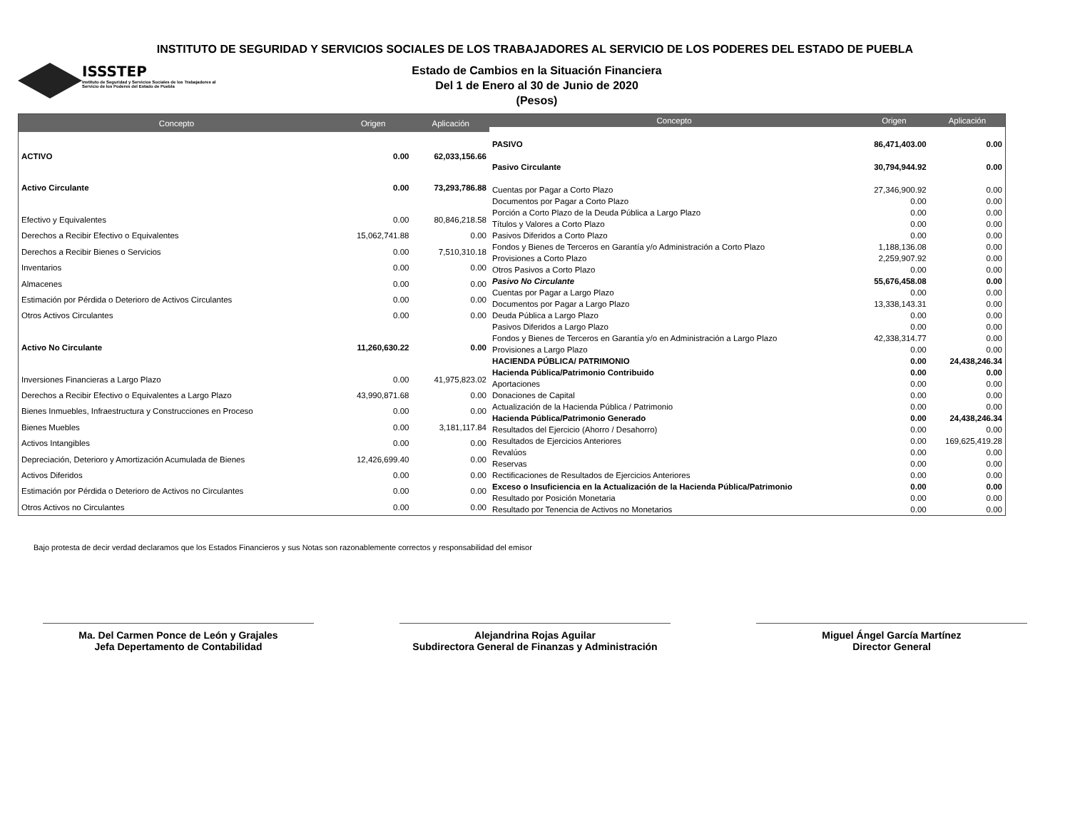INSTITUTO DE SEGURIDAD Y SERVICIOS SOCIALES DE LOS TRABAJADORES AL SERVICIO DE LOS PODERES DEL ESTADO DE PUEBLA
ISSSTEP
Instituto de Seguridad y Servicios Sociales de los Trabajadores al Servicio de los Poderes del Estado de Puebla
Estado de Cambios en la Situación Financiera
Del 1 de Enero al 30 de Junio de 2020
(Pesos)
| Concepto | Origen | Aplicación |
| --- | --- | --- |
| ACTIVO | 0.00 | 62,033,156.66 |
| Activo Circulante | 0.00 | 73,293,786.88 |
| Efectivo y Equivalentes | 0.00 | 80,846,218.58 |
| Derechos a Recibir Efectivo o Equivalentes | 15,062,741.88 | 0.00 |
| Derechos a Recibir Bienes o Servicios | 0.00 | 7,510,310.18 |
| Inventarios | 0.00 | 0.00 |
| Almacenes | 0.00 | 0.00 |
| Estimación por Pérdida o Deterioro de Activos Circulantes | 0.00 | 0.00 |
| Otros Activos Circulantes | 0.00 | 0.00 |
| Activo No Circulante | 11,260,630.22 | 0.00 |
| Inversiones Financieras a Largo Plazo | 0.00 | 41,975,823.02 |
| Derechos a Recibir Efectivo o Equivalentes a Largo Plazo | 43,990,871.68 | 0.00 |
| Bienes Inmuebles, Infraestructura y Construcciones en Proceso | 0.00 | 0.00 |
| Bienes Muebles | 0.00 | 3,181,117.84 |
| Activos Intangibles | 0.00 | 0.00 |
| Depreciación, Deterioro y Amortización Acumulada de Bienes | 12,426,699.40 | 0.00 |
| Activos Diferidos | 0.00 | 0.00 |
| Estimación por Pérdida o Deterioro de Activos no Circulantes | 0.00 | 0.00 |
| Otros Activos no Circulantes | 0.00 | 0.00 |
| Concepto | Origen | Aplicación |
| --- | --- | --- |
| PASIVO | 86,471,403.00 | 0.00 |
| Pasivo Circulante | 30,794,944.92 | 0.00 |
| Cuentas por Pagar a Corto Plazo | 27,346,900.92 | 0.00 |
| Documentos por Pagar a Corto Plazo | 0.00 | 0.00 |
| Porción a Corto Plazo de la Deuda Pública a Largo Plazo | 0.00 | 0.00 |
| Títulos y Valores a Corto Plazo | 0.00 | 0.00 |
| Pasivos Diferidos a Corto Plazo | 0.00 | 0.00 |
| Fondos y Bienes de Terceros en Garantía y/o Administración a Corto Plazo | 1,188,136.08 | 0.00 |
| Provisiones a Corto Plazo | 2,259,907.92 | 0.00 |
| Otros Pasivos a Corto Plazo | 0.00 | 0.00 |
| Pasivo No Circulante | 55,676,458.08 | 0.00 |
| Cuentas por Pagar a Largo Plazo | 0.00 | 0.00 |
| Documentos por Pagar a Largo Plazo | 13,338,143.31 | 0.00 |
| Deuda Pública a Largo Plazo | 0.00 | 0.00 |
| Pasivos Diferidos a Largo Plazo | 0.00 | 0.00 |
| Fondos y Bienes de Terceros en Garantía y/o en Administración a Largo Plazo | 42,338,314.77 | 0.00 |
| Provisiones a Largo Plazo | 0.00 | 0.00 |
| HACIENDA PÚBLICA/ PATRIMONIO | 0.00 | 24,438,246.34 |
| Hacienda Pública/Patrimonio Contribuido | 0.00 | 0.00 |
| Aportaciones | 0.00 | 0.00 |
| Donaciones de Capital | 0.00 | 0.00 |
| Actualización de la Hacienda Pública / Patrimonio | 0.00 | 0.00 |
| Hacienda Pública/Patrimonio Generado | 0.00 | 24,438,246.34 |
| Resultados del Ejercicio (Ahorro / Desahorro) | 0.00 | 0.00 |
| Resultados de Ejercicios Anteriores | 0.00 | 169,625,419.28 |
| Revalúos | 0.00 | 0.00 |
| Reservas | 0.00 | 0.00 |
| Rectificaciones de Resultados de Ejercicios Anteriores | 0.00 | 0.00 |
| Exceso o Insuficiencia en la Actualización de la Hacienda Pública/Patrimonio | 0.00 | 0.00 |
| Resultado por Posición Monetaria | 0.00 | 0.00 |
| Resultado por Tenencia de Activos no Monetarios | 0.00 | 0.00 |
Bajo protesta de decir verdad declaramos que los Estados Financieros y sus Notas son razonablemente correctos y responsabilidad del emisor
Ma. Del Carmen Ponce de León y Grajales
Jefa Depertamento de Contabilidad
Alejandrina Rojas Aguilar
Subdirectora General de Finanzas y Administración
Miguel Ángel García Martínez
Director General